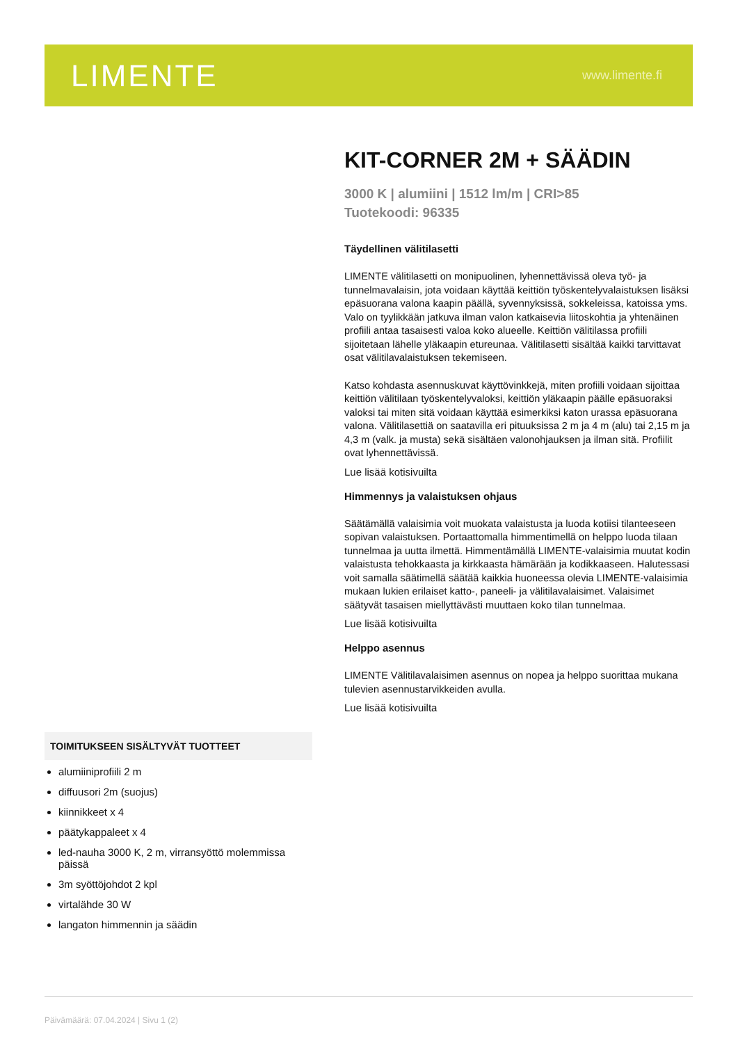LIMENTE
www.limente.fi
KIT-CORNER 2M + SÄÄDIN
3000 K | alumiini | 1512 lm/m | CRI>85
Tuotekoodi: 96335
Täydellinen välitilasetti
LIMENTE välitilasetti on monipuolinen, lyhennettävissä oleva työ- ja tunnelmavalaisin, jota voidaan käyttää keittiön työskentelyvalaistuksen lisäksi epäsuorana valona kaapin päällä, syvennyksissä, sokkeleissa, katoissa yms. Valo on tyylikkään jatkuva ilman valon katkaisevia liitoskohtia ja yhtenäinen profiili antaa tasaisesti valoa koko alueelle. Keittiön välitilassa profiili sijoitetaan lähelle yläkaapin etureunaa. Välitilasetti sisältää kaikki tarvittavat osat välitilavalaistuksen tekemiseen.
Katso kohdasta asennuskuvat käyttövinkkejä, miten profiili voidaan sijoittaa keittiön välitilaan työskentelyvaloksi, keittiön yläkaapin päälle epäsuoraksi valoksi tai miten sitä voidaan käyttää esimerkiksi katon urassa epäsuorana valona. Välitilasettiä on saatavilla eri pituuksissa 2 m ja 4 m (alu) tai 2,15 m ja 4,3 m (valk. ja musta) sekä sisältäen valonohjauksen ja ilman sitä. Profiilit ovat lyhennettävissä.
Lue lisää kotisivuilta
Himmennys ja valaistuksen ohjaus
Säätämällä valaisimia voit muokata valaistusta ja luoda kotiisi tilanteeseen sopivan valaistuksen. Portaattomalla himmentimellä on helppo luoda tilaan tunnelmaa ja uutta ilmettä. Himmentämällä LIMENTE-valaisimia muutat kodin valaistusta tehokkaasta ja kirkkaasta hämärään ja kodikkaaseen. Halutessasi voit samalla säätimellä säätää kaikkia huoneessa olevia LIMENTE-valaisimia mukaan lukien erilaiset katto-, paneeli- ja välitilavalaisimet. Valaisimet säätyvät tasaisen miellyttävästi muuttaen koko tilan tunnelmaa.
Lue lisää kotisivuilta
Helppo asennus
LIMENTE Välitilavalaisimen asennus on nopea ja helppo suorittaa mukana tulevien asennustarvikkeiden avulla.
Lue lisää kotisivuilta
TOIMITUKSEEN SISÄLTYVÄT TUOTTEET
alumiiniprofiili 2 m
diffuusori 2m (suojus)
kiinnikkeet x 4
päätykappaleet x 4
led-nauha 3000 K, 2 m, virransyöttö molemmissa päissä
3m syöttöjohdot 2 kpl
virtalähde 30 W
langaton himmennin ja säädin
Päivämäärä: 07.04.2024 | Sivu 1 (2)